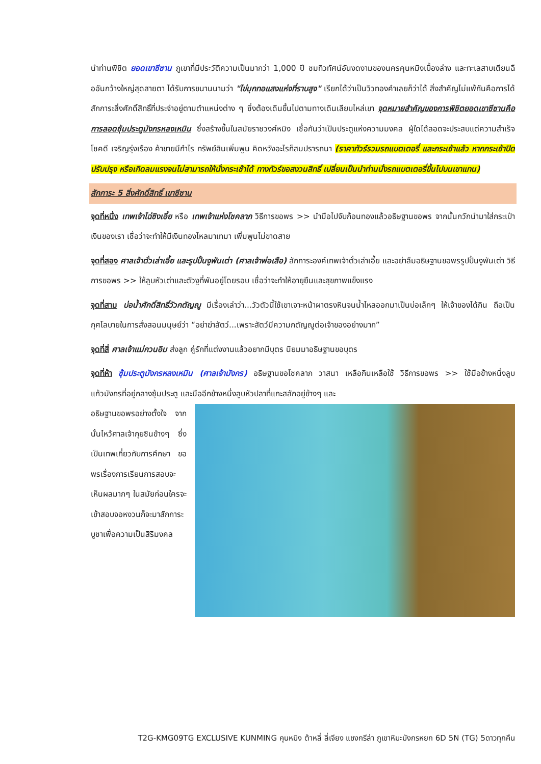นำท่านพิชิต ยอดเขาซีซาน ภูเขาที่มีประวัติความเป็นมากว่า 1,000 ปี ชมทิวทัศน์อันงดงามของนครคุนหมิงเบื้องล่าง และทะเลสาบเตียนฉืออันกว้างใหญ่สุดสายตา ได้รับการขนานนามว่า "ไข่มุกทอแสงแห่งที่ราบสูง" เรียกได้ว่าเป็นวิวทองคำเลยก็ว่าได้ สิ่งสำคัญไม่แพ้กันคือการได้สักการะสิ่งศักดิ์สิทธิ์ที่ประจำอยู่ตามตำแหน่งต่าง ๆ ซึ่งต้องเดินขึ้นไปตามทางเดินเลียบไหล่เขา จุดหมายสำคัญของการพิชิตยอดเขาซีซานคือการลอดซุ้มประตูมังกรหลงเหมิน ซึ่งสร้างขึ้นในสมัยราชวงศ์หมิง เชื่อกันว่าเป็นประตูแห่งความมงคล ผู้ใดได้ลอดจะประสบแต่ความสำเร็จโชคดี เจริญรุ่งเรือง ค้าขายมีกำไร ทรัพย์สินเพิ่มพูน คิดหวังอะไรก็สมปรารถนา (ราคาทัวร์รวมรถแบตเตอรี่ และกระเช้าแล้ว หากกระเช้าปิดปรับปรุง หรือเกิดลมแรงจนไม่สามารถให้นั่งกระเช้าได้ ทางทัวร์ขอสงวนสิทธิ์ เปลี่ยนเป็นนำท่านนั่งรถแบตเตอรี่ขึ้นไปบนเขาแทน)
สักการะ 5 สิ่งศักดิ์สิทธิ์ เขาซีซาน
จุดที่หนึ่ง เทพเจ้าไฉ่ซิงเอี้ย หรือ เทพเจ้าแห่งโชคลาภ วิธีการขอพร >> นำมือไปจับก้อนทองแล้วอธิษฐานขอพร จากนั้นกวักนำมาใส่กระเป๋าเงินของเรา เชื่อว่าจะทำให้มีเงินทองไหลมาเทมา เพิ่มพูนไม่ขาดสาย
จุดที่สอง ศาลเจ้าตั่วเล่าเอี้ย และรูปปั้นงูพันเต่า (ศาลเจ้าพ่อเสือ) สักการะองค์เทพเจ้าตั่วเล่าเอี้ย และอย่าลืมอธิษฐานขอพรรูปปั้นงูพันเต่า วิธีการขอพร >> ให้ลูบหัวเต่าและตัวงูที่พันอยู่โดยรอบ เชื่อว่าจะทำให้อายุยืนและสุขภาพแข็งแรง
จุดที่สาม บ่อน้ำศักดิ์สิทธิ์วัวกตัญญู มีเรื่องเล่าว่า...วัวตัวนี้ใช้เขาเจาะหน้าผาตรงหินจนน้ำไหลออกมาเป็นบ่อเล็กๆ ให้เจ้าของได้กิน ถือเป็นกุศโลบายในการสั่งสอนมนุษย์ว่า “อย่าฆ่าสัตว์...เพราะสัตว์มีความกตัญญูต่อเจ้าของอย่างมาก”
จุดที่สี่ ศาลเจ้าแม่กวนอิม ส่งลูก คู่รักที่แต่งงานแล้วอยากมีบุตร นิยมมาอธิษฐานขอบุตร
จุดที่ห้า ซุ้มประตูมังกรหลงเหมิน (ศาลเจ้ามังกร) อธิษฐานขอโชคลาภ วาสนา เหลือกินเหลือใช้ วิธีการขอพร >> ใช้มือข้างหนึ่งลูบแก้วมังกรที่อยู่กลางซุ้มประตู และมืออีกข้างหนึ่งลูบหัวปลาที่แกะสลักอยู่ข้างๆ และ
อธิษฐานขอพรอย่างตั้งใจ จากนั้นไหว้ศาลเจ้ากุยซินข้างๆ ซึ่งเป็นเทพเกี่ยวกับการศึกษา ขอพรเรื่องการเรียนการสอบจะเห็นผลมากๆ ในสมัยก่อนใครจะเข้าสอบจอหงวนก็จะมาสักการะบูชาเพื่อความเป็นสิริมงคล
T2G-KMG09TG EXCLUSIVE KUNMING คุนหมิง ต้าหลี่ ลี่เจียง แชงกรีล่า ภูเขาหิมะมังกรหยก 6D 5N (TG) 5ดาวทุกคืน